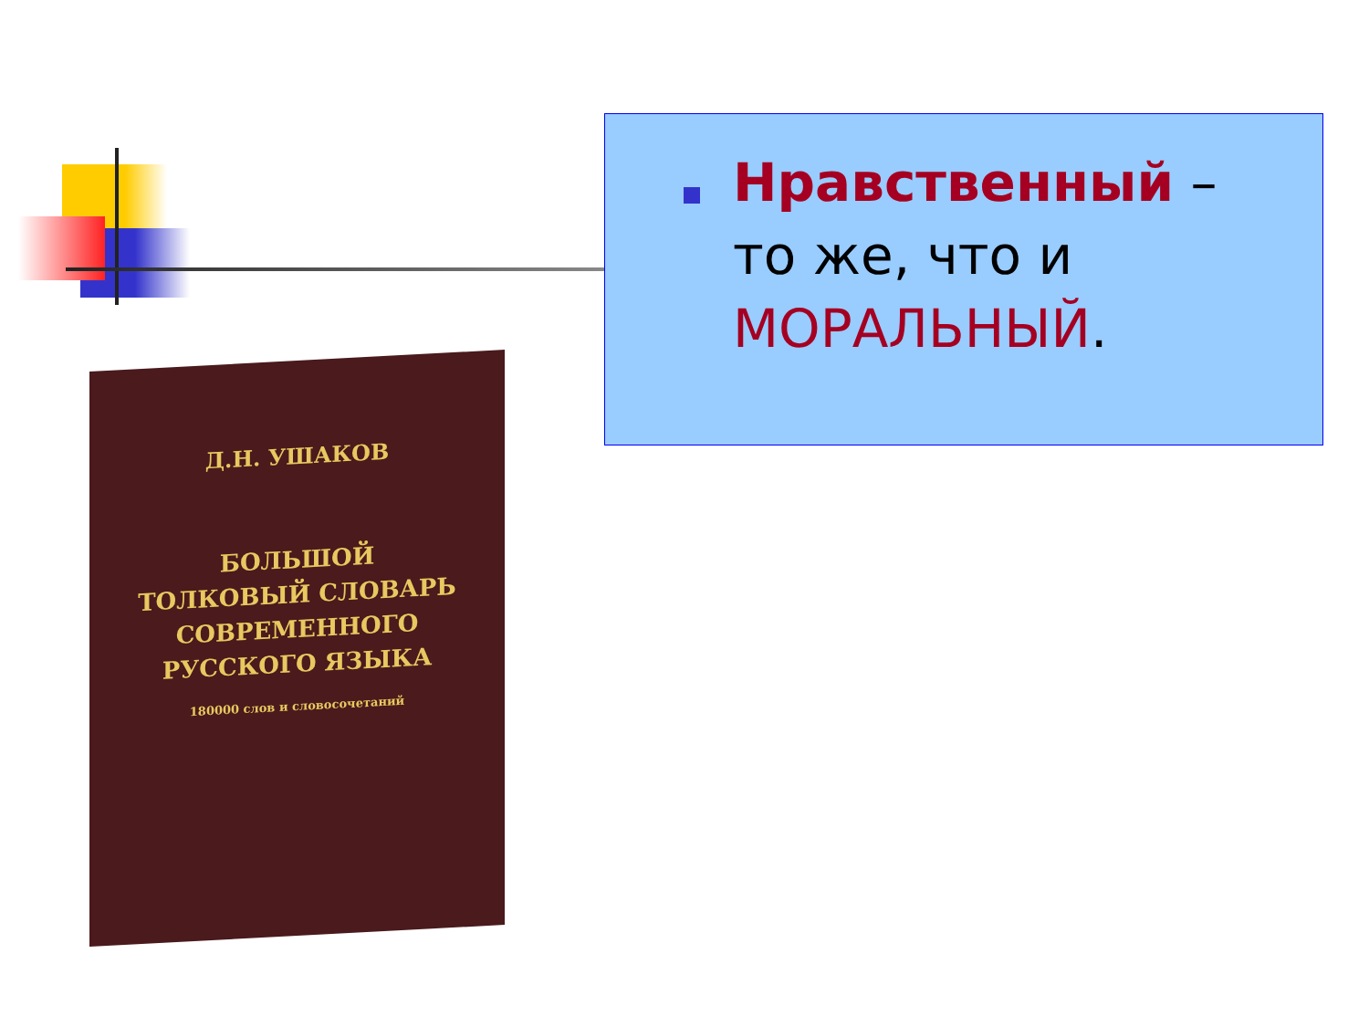Д.Н. УШАКОВ
БОЛЬШОЙ
ТОЛКОВЫЙ СЛОВАРЬ
СОВРЕМЕННОГО
РУССКОГО ЯЗЫКА
180000 слов и словосочетаний
Нравственный – то же, что и МОРАЛЬНЫЙ.